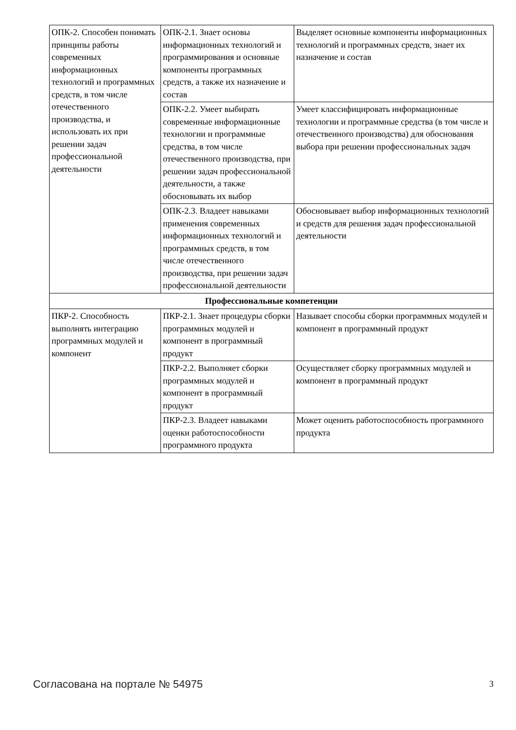| ОПК-2. Способен понимать принципы работы современных информационных технологий и программных средств, в том числе отечественного производства, и использовать их при решении задач профессиональной деятельности | ОПК-2.1. Знает основы информационных технологий и программирования и основные компоненты программных средств, а также их назначение и состав | Выделяет основные компоненты информационных технологий и программных средств, знает их назначение и состав |
| | ОПК-2.2. Умеет выбирать современные информационные технологии и программные средства, в том числе отечественного производства, при решении задач профессиональной деятельности, а также обосновывать их выбор | Умеет классифицировать информационные технологии и программные средства (в том числе и отечественного производства) для обоснования выбора при решении профессиональных задач |
| | ОПК-2.3. Владеет навыками применения современных информационных технологий и программных средств, в том числе отечественного производства, при решении задач профессиональной деятельности | Обосновывает выбор информационных технологий и средств для решения задач профессиональной деятельности |
| Профессиональные компетенции | | |
| ПКР-2. Способность выполнять интеграцию программных модулей и компонент | ПКР-2.1. Знает процедуры сборки программных модулей и компонент в программный продукт | Называет способы сборки программных модулей и компонент в программный продукт |
| | ПКР-2.2. Выполняет сборки программных модулей и компонент в программный продукт | Осуществляет сборку программных модулей и компонент в программный продукт |
| | ПКР-2.3. Владеет навыками оценки работоспособности программного продукта | Может оценить работоспособность программного продукта |
Согласована на портале № 54975 3